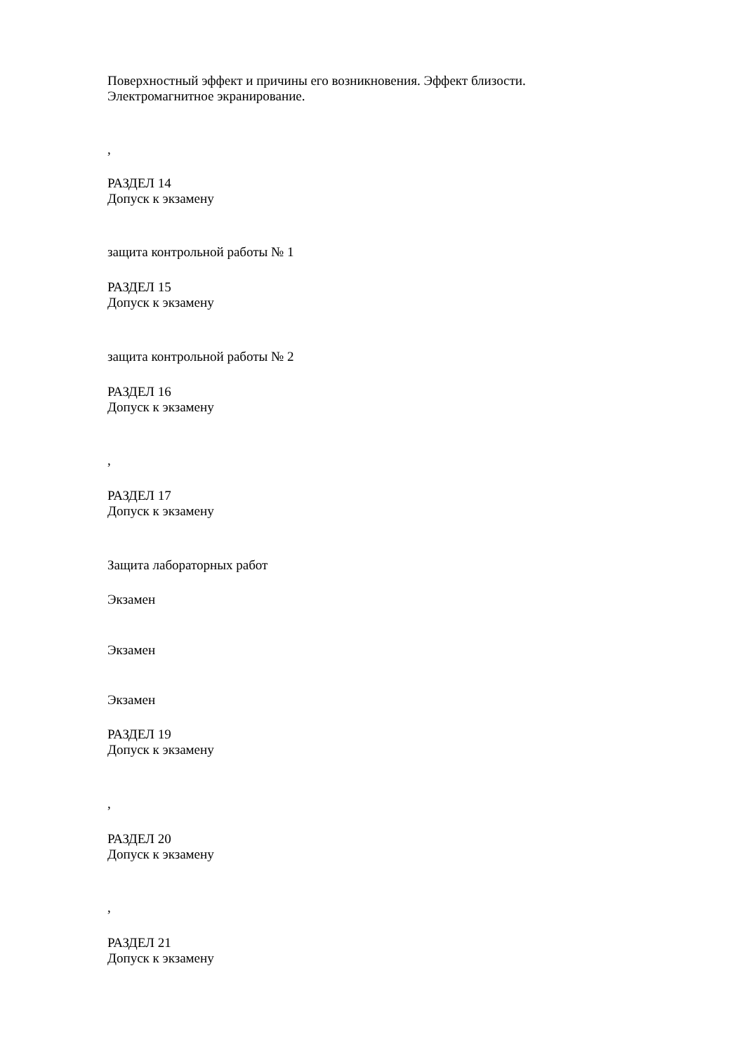Поверхностный эффект и причины его возникновения. Эффект близости.
Электромагнитное экранирование.
,
РАЗДЕЛ 14
Допуск к экзамену
защита контрольной работы № 1
РАЗДЕЛ 15
Допуск к экзамену
защита контрольной работы № 2
РАЗДЕЛ 16
Допуск к экзамену
,
РАЗДЕЛ 17
Допуск к экзамену
Защита лабораторных работ
Экзамен
Экзамен
Экзамен
РАЗДЕЛ 19
Допуск к экзамену
,
РАЗДЕЛ 20
Допуск к экзамену
,
РАЗДЕЛ 21
Допуск к экзамену